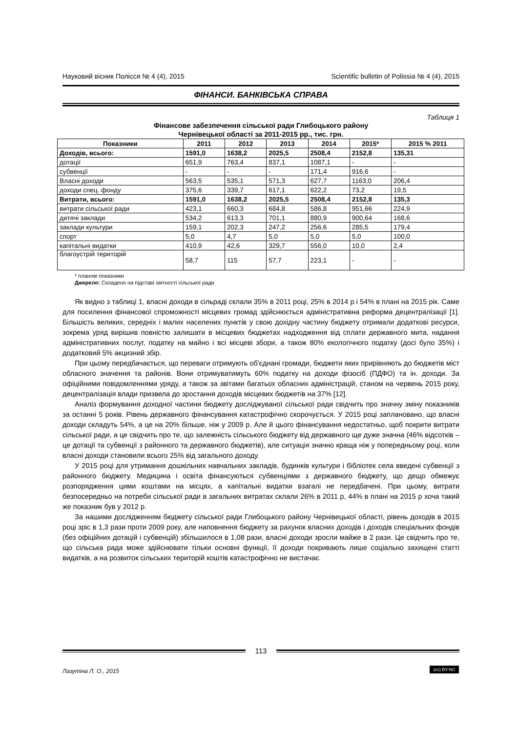Науковий вісник Полісся № 4 (4), 2015 Scientific bulletin of Polissia № 4 (4), 2015
ФІНАНСИ. БАНКІВСЬКА СПРАВА
Таблиця 1
Фінансове забезпечення сільської ради Глибоцького району
Чернівецької області за 2011-2015 рр., тис. грн.
| Показники | 2011 | 2012 | 2013 | 2014 | 2015* | 2015 % 2011 |
| --- | --- | --- | --- | --- | --- | --- |
| Доходів, всього: | 1591,0 | 1638,2 | 2025,5 | 2508,4 | 2152,8 | 135,31 |
| дотації | 651,9 | 763,4 | 837,1 | 1087,1 | - | - |
| субвенції | - | - | - | 171,4 | 916,6 | - |
| Власні доходи | 563,5 | 535,1 | 571,3 | 627,7 | 1163,0 | 206,4 |
| доходи спец. фонду | 375,6 | 339,7 | 617,1 | 622,2 | 73,2 | 19,5 |
| Витрати, всього: | 1591,0 | 1638,2 | 2025,5 | 2508,4 | 2152,8 | 135,3 |
| витрати сільської ради | 423,1 | 660,3 | 684,8 | 586,8 | 951,66 | 224,9 |
| дитячі заклади | 534,2 | 613,3 | 701,1 | 880,9 | 900,64 | 168,6 |
| заклади культури | 159,1 | 202,3 | 247,2 | 256,6 | 285,5 | 179,4 |
| спорт | 5,0 | 4,7 | 5,0 | 5,0 | 5,0 | 100,0 |
| капітальні видатки | 410,9 | 42,6 | 329,7 | 556,0 | 10,0 | 2,4 |
| благоустрій територій | 58,7 | 115 | 57,7 | 223,1 | - | - |
* планові показники
Джерело: Складено на підставі звітності сільської ради
Як видно з таблиці 1, власні доходи в сільраді склали 35% в 2011 році, 25% в 2014 р і 54% в плані на 2015 рік. Саме для посилення фінансової спроможності місцевих громад здійснюється адміністративна реформа децентралізації [1]. Більшість великих, середніх і малих населених пунктів у свою дохідну частину бюджету отримали додаткові ресурси, зокрема уряд вирішив повністю залишати в місцевих бюджетах надходження від сплати державного мита, надання адміністративних послуг, податку на майно і всі місцеві збори, а також 80% екологічного податку (досі було 35%) і додатковий 5% акцизний збір.
При цьому передбачається, що переваги отримують об'єднані громади, бюджети яких прирівняють до бюджетів міст обласного значення та районів. Вони отримуватимуть 60% податку на доходи фізосіб (ПДФО) та ін. доходи. За офіційними повідомленнями уряду, а також за звітами багатьох обласних адміністрацій, станом на червень 2015 року, децентралізація влади призвела до зростання доходів місцевих бюджетів на 37% [12].
Аналіз формування доходної частини бюджету досліджуваної сільської ради свідчить про значну зміну показників за останні 5 років. Рівень державного фінансування катастрофічно скорочується. У 2015 році заплановано, що власні доходи складуть 54%, а це на 20% більше, ніж у 2009 р. Але й цього фінансування недостатньо, щоб покрити витрати сільської ради, а це свідчить про те, що залежність сільського бюджету від державного ще дуже значна (46% відсотків – це дотації та субвенції з районного та державного бюджетів), але ситуація значно краща ніж у попередньому році, коли власні доходи становили всього 25% від загального доходу.
У 2015 році для утримання дошкільних навчальних закладів, будинків культури і бібліотек села введені субвенції з районного бюджету. Медицина і освіта фінансуються субвенціями з державного бюджету, що дещо обмежує розпорядження цими коштами на місцях, а капітальні видатки взагалі не передбачені. При цьому, витрати безпосередньо на потреби сільської ради в загальних витратах склали 26% в 2011 р, 44% в плані на 2015 р хоча такий же показник був у 2012 р.
За нашими дослідженням бюджету сільської ради Глибоцького району Чернівецької області, рівень доходів в 2015 році зріс в 1,3 рази проти 2009 року, але наповнення бюджету за рахунок власних доходів і доходів спеціальних фондів (без офіційних дотацій і субвенцій) збільшилося в 1,08 рази, власні доходи зросли майже в 2 рази. Це свідчить про те, що сільська рада може здійснювати тільки основні функції, її доходи покривають лише соціально захищені статті видатків, а на розвиток сільських територій коштів катастрофічно не вистачає.
113
Лазутіна Л. О., 2015 (cc) BY-NC